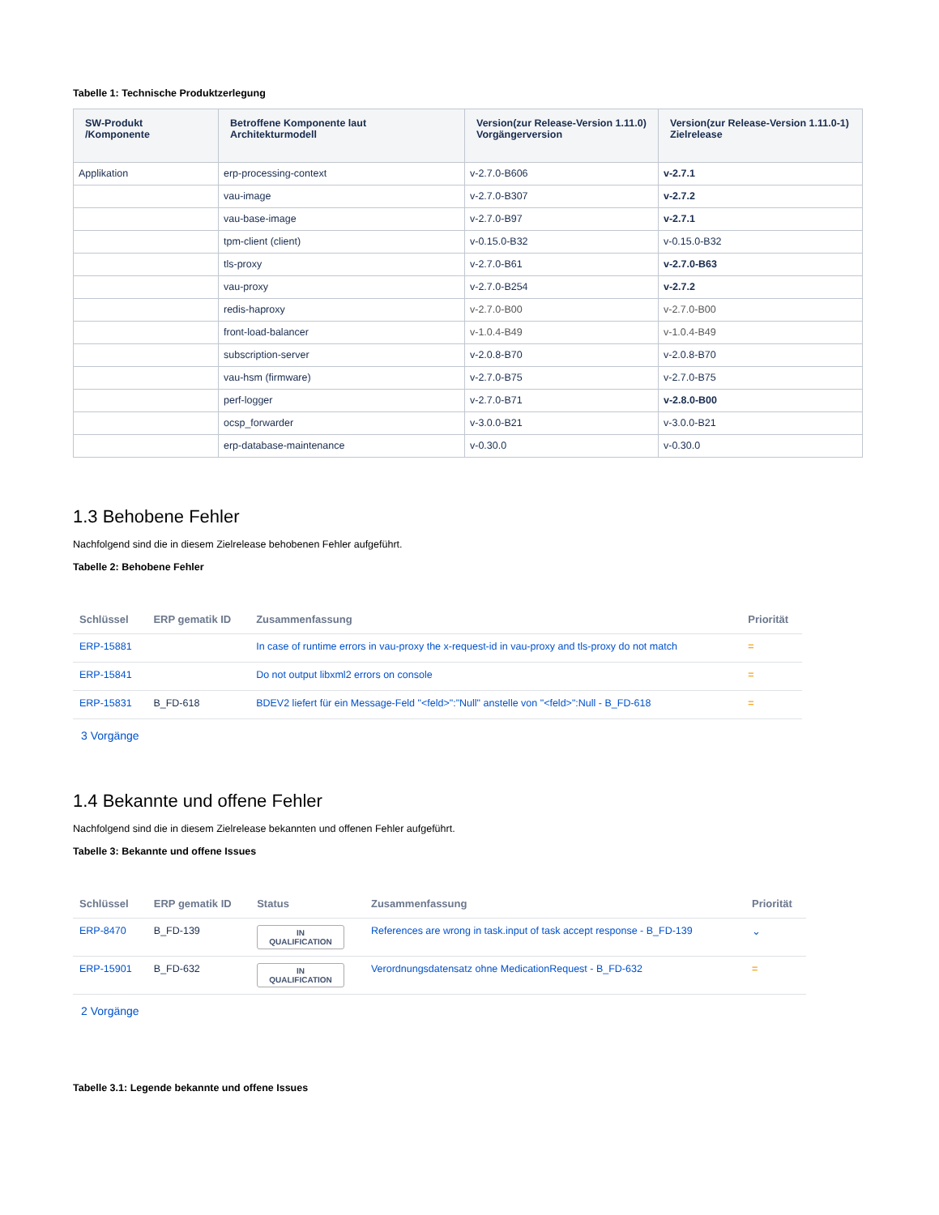Tabelle 1: Technische Produktzerlegung
| SW-Produkt /Komponente | Betroffene Komponente laut Architekturmodell | Version(zur Release-Version 1.11.0) Vorgängerversion | Version(zur Release-Version 1.11.0-1) Zielrelease |
| --- | --- | --- | --- |
| Applikation | erp-processing-context | v-2.7.0-B606 | v-2.7.1 |
| | vau-image | v-2.7.0-B307 | v-2.7.2 |
| | vau-base-image | v-2.7.0-B97 | v-2.7.1 |
| | tpm-client (client) | v-0.15.0-B32 | v-0.15.0-B32 |
| | tls-proxy | v-2.7.0-B61 | v-2.7.0-B63 |
| | vau-proxy | v-2.7.0-B254 | v-2.7.2 |
| | redis-haproxy | v-2.7.0-B00 | v-2.7.0-B00 |
| | front-load-balancer | v-1.0.4-B49 | v-1.0.4-B49 |
| | subscription-server | v-2.0.8-B70 | v-2.0.8-B70 |
| | vau-hsm (firmware) | v-2.7.0-B75 | v-2.7.0-B75 |
| | perf-logger | v-2.7.0-B71 | v-2.8.0-B00 |
| | ocsp_forwarder | v-3.0.0-B21 | v-3.0.0-B21 |
| | erp-database-maintenance | v-0.30.0 | v-0.30.0 |
1.3 Behobene Fehler
Nachfolgend sind die in diesem Zielrelease behobenen Fehler aufgeführt.
Tabelle 2: Behobene Fehler
| Schlüssel | ERP gematik ID | Zusammenfassung | Priorität |
| --- | --- | --- | --- |
| ERP-15881 | | In case of runtime errors in vau-proxy the x-request-id in vau-proxy and tls-proxy do not match | = |
| ERP-15841 | | Do not output libxml2 errors on console | = |
| ERP-15831 | B_FD-618 | BDEV2 liefert für ein Message-Feld "<feld>":"Null" anstelle von "<feld>":Null - B_FD-618 | = |
3 Vorgänge
1.4 Bekannte und offene Fehler
Nachfolgend sind die in diesem Zielrelease bekannten und offenen Fehler aufgeführt.
Tabelle 3: Bekannte und offene Issues
| Schlüssel | ERP gematik ID | Status | Zusammenfassung | Priorität |
| --- | --- | --- | --- | --- |
| ERP-8470 | B_FD-139 | IN QUALIFICATION | References are wrong in task.input of task accept response - B_FD-139 | ⌄ |
| ERP-15901 | B_FD-632 | IN QUALIFICATION | Verordnungsdatensatz ohne MedicationRequest - B_FD-632 | = |
2 Vorgänge
Tabelle 3.1: Legende bekannte und offene Issues